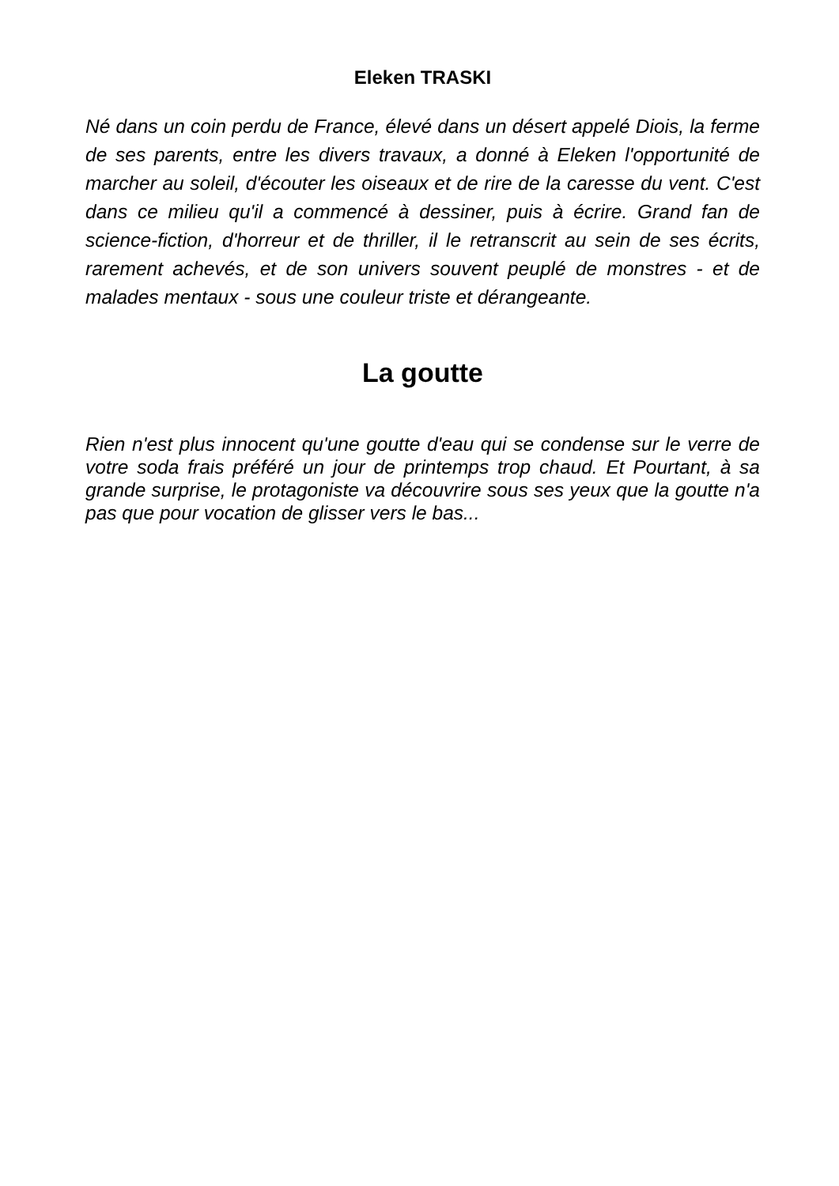Eleken TRASKI
Né dans un coin perdu de France, élevé dans un désert appelé Diois, la ferme de ses parents, entre les divers travaux, a donné à Eleken l'opportunité de marcher au soleil, d'écouter les oiseaux et de rire de la caresse du vent. C'est dans ce milieu qu'il a commencé à dessiner, puis à écrire. Grand fan de science-fiction, d'horreur et de thriller, il le retranscrit au sein de ses écrits, rarement achevés, et de son univers souvent peuplé de monstres - et de malades mentaux - sous une couleur triste et dérangeante.
La goutte
Rien n'est plus innocent qu'une goutte d'eau qui se condense sur le verre de votre soda frais préféré un jour de printemps trop chaud. Et Pourtant, à sa grande surprise, le protagoniste va découvrire sous ses yeux que la goutte n'a pas que pour vocation de glisser vers le bas...